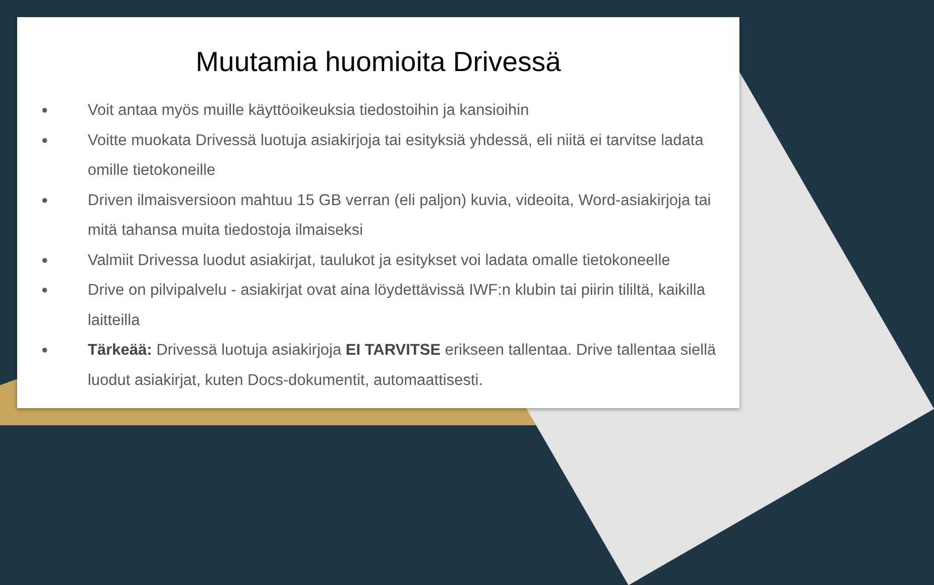Muutamia huomioita Drivessä
● Voit antaa myös muille käyttöoikeuksia tiedostoihin ja kansioihin
● Voitte muokata Drivessä luotuja asiakirjoja tai esityksiä yhdessä, eli niitä ei tarvitse ladata omille tietokoneille
● Driven ilmaisversioon mahtuu 15 GB verran (eli paljon) kuvia, videoita, Word-asiakirjoja tai mitä tahansa muita tiedostoja ilmaiseksi
● Valmiit Drivessa luodut asiakirjat, taulukot ja esitykset voi ladata omalle tietokoneelle
● Drive on pilvipalvelu - asiakirjat ovat aina löydettävissä IWF:n klubin tai piirin tililtä, kaikilla laitteilla
● Tärkeää: Drivessä luotuja asiakirjoja EI TARVITSE erikseen tallentaa. Drive tallentaa siellä luodut asiakirjat, kuten Docs-dokumentit, automaattisesti.